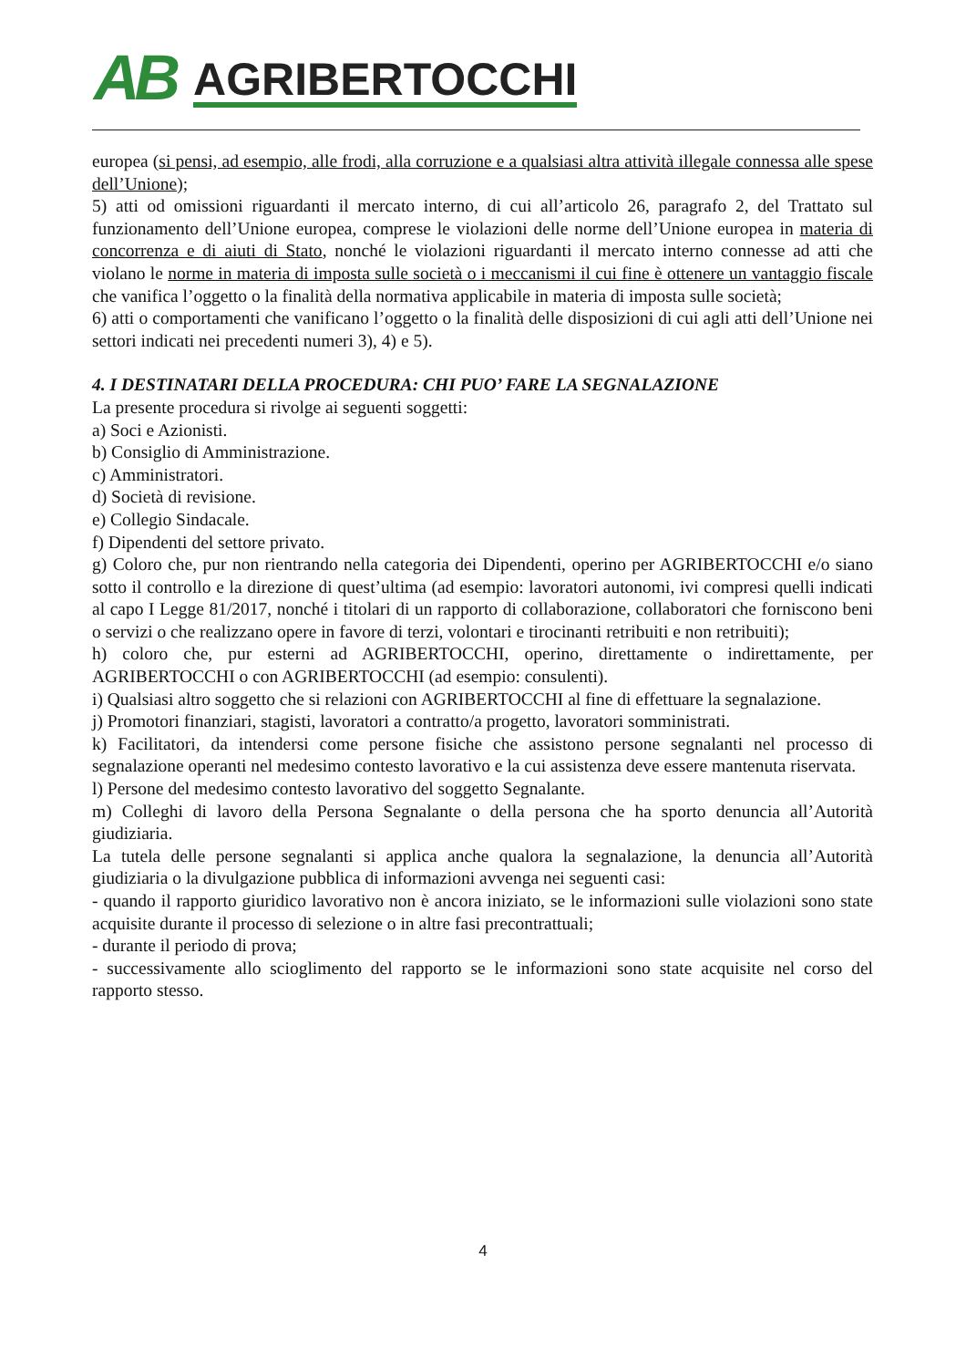AB AGRIBERTOCCHI
europea (si pensi, ad esempio, alle frodi, alla corruzione e a qualsiasi altra attività illegale connessa alle spese dell’Unione);
5) atti od omissioni riguardanti il mercato interno, di cui all’articolo 26, paragrafo 2, del Trattato sul funzionamento dell’Unione europea, comprese le violazioni delle norme dell’Unione europea in materia di concorrenza e di aiuti di Stato, nonché le violazioni riguardanti il mercato interno connesse ad atti che violano le norme in materia di imposta sulle società o i meccanismi il cui fine è ottenere un vantaggio fiscale che vanifica l’oggetto o la finalità della normativa applicabile in materia di imposta sulle società;
6) atti o comportamenti che vanificano l’oggetto o la finalità delle disposizioni di cui agli atti dell’Unione nei settori indicati nei precedenti numeri 3), 4) e 5).
4. I DESTINATARI DELLA PROCEDURA: CHI PUO’ FARE LA SEGNALAZIONE
La presente procedura si rivolge ai seguenti soggetti:
a) Soci e Azionisti.
b) Consiglio di Amministrazione.
c) Amministratori.
d) Società di revisione.
e) Collegio Sindacale.
f) Dipendenti del settore privato.
g) Coloro che, pur non rientrando nella categoria dei Dipendenti, operino per AGRIBERTOCCHI e/o siano sotto il controllo e la direzione di quest’ultima (ad esempio: lavoratori autonomi, ivi compresi quelli indicati al capo I Legge 81/2017, nonché i titolari di un rapporto di collaborazione, collaboratori che forniscono beni o servizi o che realizzano opere in favore di terzi, volontari e tirocinanti retribuiti e non retribuiti);
h) coloro che, pur esterni ad AGRIBERTOCCHI, operino, direttamente o indirettamente, per AGRIBERTOCCHI o con AGRIBERTOCCHI (ad esempio: consulenti).
i) Qualsiasi altro soggetto che si relazioni con AGRIBERTOCCHI al fine di effettuare la segnalazione.
j) Promotori finanziari, stagisti, lavoratori a contratto/a progetto, lavoratori somministrati.
k) Facilitatori, da intendersi come persone fisiche che assistono persone segnalanti nel processo di segnalazione operanti nel medesimo contesto lavorativo e la cui assistenza deve essere mantenuta riservata.
l) Persone del medesimo contesto lavorativo del soggetto Segnalante.
m) Colleghi di lavoro della Persona Segnalante o della persona che ha sporto denuncia all’Autorità giudiziaria.
La tutela delle persone segnalanti si applica anche qualora la segnalazione, la denuncia all’Autorità giudiziaria o la divulgazione pubblica di informazioni avvenga nei seguenti casi:
- quando il rapporto giuridico lavorativo non è ancora iniziato, se le informazioni sulle violazioni sono state acquisite durante il processo di selezione o in altre fasi precontrattuali;
- durante il periodo di prova;
- successivamente allo scioglimento del rapporto se le informazioni sono state acquisite nel corso del rapporto stesso.
4